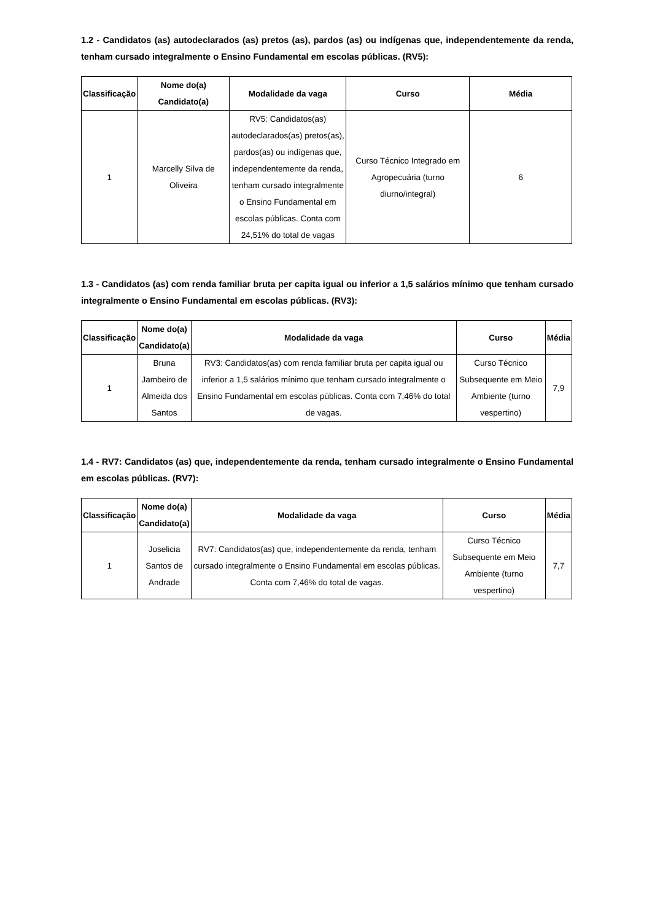1.2 - Candidatos (as) autodeclarados (as) pretos (as), pardos (as) ou indígenas que, independentemente da renda, tenham cursado integralmente o Ensino Fundamental em escolas públicas. (RV5):
| Classificação | Nome do(a) Candidato(a) | Modalidade da vaga | Curso | Média |
| --- | --- | --- | --- | --- |
| 1 | Marcelly Silva de Oliveira | RV5: Candidatos(as) autodeclarados(as) pretos(as), pardos(as) ou indígenas que, independentemente da renda, tenham cursado integralmente o Ensino Fundamental em escolas públicas. Conta com 24,51% do total de vagas | Curso Técnico Integrado em Agropecuária (turno diurno/integral) | 6 |
1.3 - Candidatos (as) com renda familiar bruta per capita igual ou inferior a 1,5 salários mínimo que tenham cursado integralmente o Ensino Fundamental em escolas públicas. (RV3):
| Classificação | Nome do(a) Candidato(a) | Modalidade da vaga | Curso | Média |
| --- | --- | --- | --- | --- |
| 1 | Bruna Jambeiro de Almeida dos Santos | RV3: Candidatos(as) com renda familiar bruta per capita igual ou inferior a 1,5 salários mínimo que tenham cursado integralmente o Ensino Fundamental em escolas públicas. Conta com 7,46% do total de vagas. | Curso Técnico Subsequente em Meio Ambiente (turno vespertino) | 7,9 |
1.4 - RV7: Candidatos (as) que, independentemente da renda, tenham cursado integralmente o Ensino Fundamental em escolas públicas. (RV7):
| Classificação | Nome do(a) Candidato(a) | Modalidade da vaga | Curso | Média |
| --- | --- | --- | --- | --- |
| 1 | Joselicia Santos de Andrade | RV7: Candidatos(as) que, independentemente da renda, tenham cursado integralmente o Ensino Fundamental em escolas públicas. Conta com 7,46% do total de vagas. | Curso Técnico Subsequente em Meio Ambiente (turno vespertino) | 7,7 |